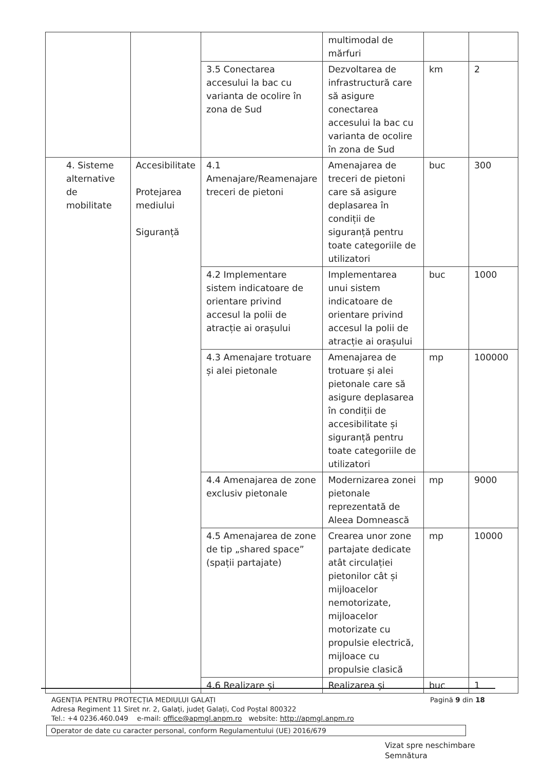| | | | multimodal de mărfuri | | |
| | | 3.5 Conectarea accesului la bac cu varianta de ocolire în zona de Sud | Dezvoltarea de infrastructură care să asigure conectarea accesului la bac cu varianta de ocolire în zona de Sud | km | 2 |
| 4. Sisteme alternative de mobilitate | Accesibilitate Protejarea mediului Siguranță | 4.1 Amenajare/Reamenajare treceri de pietoni | Amenajarea de treceri de pietoni care să asigure deplasarea în condiții de siguranță pentru toate categoriile de utilizatori | buc | 300 |
| | | 4.2 Implementare sistem indicatoare de orientare privind accesul la polii de atracție ai orașului | Implementarea unui sistem indicatoare de orientare privind accesul la polii de atracție ai orașului | buc | 1000 |
| | | 4.3 Amenajare trotuare și alei pietonale | Amenajarea de trotuare și alei pietonale care să asigure deplasarea în condiții de accesibilitate și siguranță pentru toate categoriile de utilizatori | mp | 100000 |
| | | 4.4 Amenajarea de zone exclusiv pietonale | Modernizarea zonei pietonale reprezentată de Aleea Domnească | mp | 9000 |
| | | 4.5 Amenajarea de zone de tip „shared space” (spații partajate) | Crearea unor zone partajate dedicate atât circulației pietonilor cât și mijloacelor nemotorizate, mijloacelor motorizate cu propulsie electrică, mijloace cu propulsie clasică | mp | 10000 |
| | | 4.6 Realizare și | Realizarea și | buc | 1 |
Pagină 9 din 18 AGENȚIA PENTRU PROTECȚIA MEDIULUI GALAȚI
Adresa Regiment 11 Siret nr. 2, Galați, județ Galați, Cod Poștal 800322
Tel.: +4 0236.460.049 e-mail: office@apmgl.anpm.ro website: http://apmgl.anpm.ro
Operator de date cu caracter personal, conform Regulamentului (UE) 2016/679
Vizat spre neschimbare
Semnătura